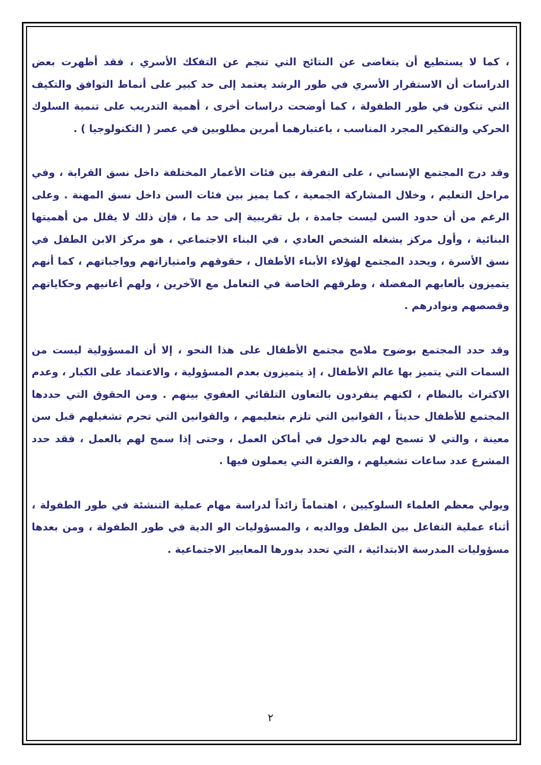، كما لا يستطيع أن يتغاضى عن النتائج التي تنجم عن التفكك الأسري ، فقد أظهرت بعض الدراسات أن الاستقرار الأسري في طور الرشد يعتمد إلى حد كبير على أنماط التوافق والتكيف التي تتكون في طور الطفولة ، كما أوضحت دراسات أخرى ، أهمية التدريب على تنمية السلوك الحركي والتفكير المجرد المناسب ، باعتبارهما أمرين مطلوبين في عصر ( التكنولوجيا ) .
وقد درج المجتمع الإنساني ، على التفرقة بين فئات الأعمار المختلفة داخل نسق القرابة ، وفي مراحل التعليم ، وخلال المشاركة الجمعية ، كما يميز بين فئات السن داخل نسق المهنة . وعلى الرغم من أن حدود السن ليست جامدة ، بل تقريبية إلى حد ما ، فإن ذلك لا يقلل من أهميتها البنائية ، وأول مركز يشغله الشخص العادي ، في البناء الاجتماعي ، هو مركز الابن الطفل في نسق الأسرة ، ويحدد المجتمع لهؤلاء الأبناء الأطفال ، حقوقهم وامتيازاتهم وواجباتهم ، كما أنهم يتميزون بألعابهم المفضلة ، وطرقهم الخاصة في التعامل مع الآخرين ، ولهم أغانيهم وحكاياتهم وقصصهم ونوادرهم .
وقد حدد المجتمع بوضوح ملامح مجتمع الأطفال على هذا النحو ، إلا أن المسؤولية ليست من السمات التي يتميز بها عالم الأطفال ، إذ يتميزون بعدم المسؤولية ، والاعتماد على الكبار ، وعدم الاكتراث بالنظام ، لكنهم ينفردون بالتعاون التلقائي العفوي بينهم . ومن الحقوق التي حددها المجتمع للأطفال حديثاً ، القوانين التي تلزم بتعليمهم ، والقوانين التي تحرم تشغيلهم قبل سن معينة ، والتي لا تسمح لهم بالدخول في أماكن العمل ، وحتى إذا سمح لهم بالعمل ، فقد حدد المشرع عدد ساعات تشغيلهم ، والفترة التي يعملون فيها .
ويولي معظم العلماء السلوكيين ، اهتماماً زائداً لدراسة مهام عملية التنشئة في طور الطفولة ، أثناء عملية التفاعل بين الطفل ووالديه ، والمسؤوليات الو الدية في طور الطفولة ، ومن بعدها مسؤوليات المدرسة الابتدائية ، التي تحدد بدورها المعايير الاجتماعية .
٢